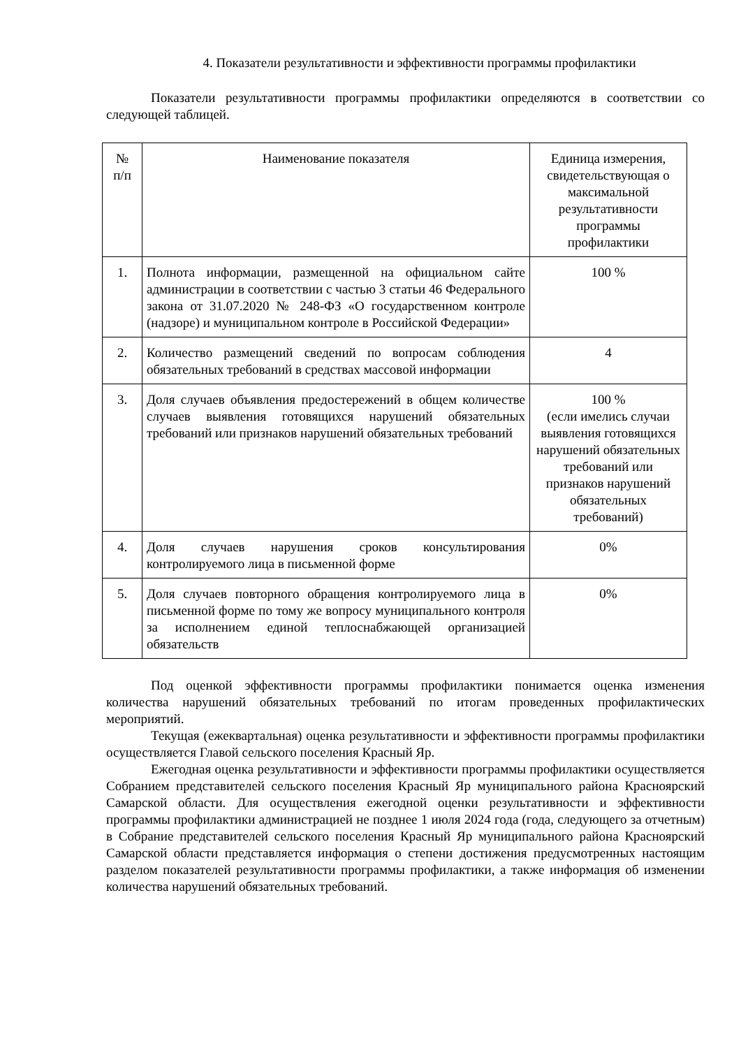4. Показатели результативности и эффективности программы профилактики
Показатели результативности программы профилактики определяются в соответствии со следующей таблицей.
| № п/п | Наименование показателя | Единица измерения, свидетельствующая о максимальной результативности программы профилактики |
| --- | --- | --- |
| 1. | Полнота информации, размещенной на официальном сайте администрации в соответствии с частью 3 статьи 46 Федерального закона от 31.07.2020 № 248-ФЗ «О государственном контроле (надзоре) и муниципальном контроле в Российской Федерации» | 100 % |
| 2. | Количество размещений сведений по вопросам соблюдения обязательных требований в средствах массовой информации | 4 |
| 3. | Доля случаев объявления предостережений в общем количестве случаев выявления готовящихся нарушений обязательных требований или признаков нарушений обязательных требований | 100 % (если имелись случаи выявления готовящихся нарушений обязательных требований или признаков нарушений обязательных требований) |
| 4. | Доля случаев нарушения сроков консультирования контролируемого лица в письменной форме | 0% |
| 5. | Доля случаев повторного обращения контролируемого лица в письменной форме по тому же вопросу муниципального контроля за исполнением единой теплоснабжающей организацией обязательств | 0% |
Под оценкой эффективности программы профилактики понимается оценка изменения количества нарушений обязательных требований по итогам проведенных профилактических мероприятий.
Текущая (ежеквартальная) оценка результативности и эффективности программы профилактики осуществляется Главой сельского поселения Красный Яр.
Ежегодная оценка результативности и эффективности программы профилактики осуществляется Собранием представителей сельского поселения Красный Яр муниципального района Красноярский Самарской области. Для осуществления ежегодной оценки результативности и эффективности программы профилактики администрацией не позднее 1 июля 2024 года (года, следующего за отчетным) в Собрание представителей сельского поселения Красный Яр муниципального района Красноярский Самарской области представляется информация о степени достижения предусмотренных настоящим разделом показателей результативности программы профилактики, а также информация об изменении количества нарушений обязательных требований.